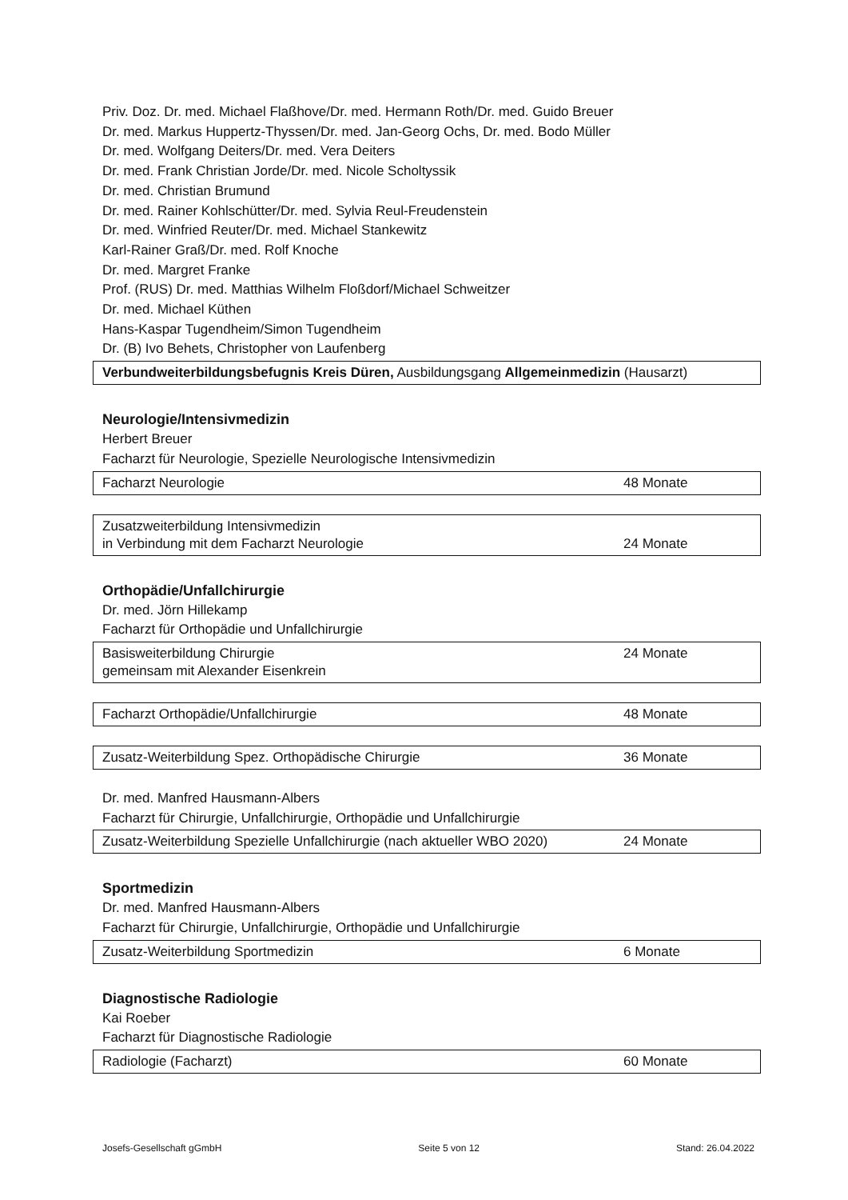Priv. Doz. Dr. med. Michael Flaßhove/Dr. med. Hermann Roth/Dr. med. Guido Breuer
Dr. med. Markus Huppertz-Thyssen/Dr. med. Jan-Georg Ochs, Dr. med. Bodo Müller
Dr. med. Wolfgang Deiters/Dr. med. Vera Deiters
Dr. med. Frank Christian Jorde/Dr. med. Nicole Scholtyssik
Dr. med. Christian Brumund
Dr. med. Rainer Kohlschütter/Dr. med. Sylvia Reul-Freudenstein
Dr. med. Winfried Reuter/Dr. med. Michael Stankewitz
Karl-Rainer Graß/Dr. med. Rolf Knoche
Dr. med. Margret Franke
Prof. (RUS) Dr. med. Matthias Wilhelm Floßdorf/Michael Schweitzer
Dr. med. Michael Küthen
Hans-Kaspar Tugendheim/Simon Tugendheim
Dr. (B) Ivo Behets, Christopher von Laufenberg
| Verbundweiterbildungsbefugnis Kreis Düren, Ausbildungsgang Allgemeinmedizin (Hausarzt) |
Neurologie/Intensivmedizin
Herbert Breuer
Facharzt für Neurologie, Spezielle Neurologische Intensivmedizin
| Facharzt Neurologie | 48 Monate |
| Zusatzweiterbildung Intensivmedizin in Verbindung mit dem Facharzt Neurologie | 24 Monate |
Orthopädie/Unfallchirurgie
Dr. med. Jörn Hillekamp
Facharzt für Orthopädie und Unfallchirurgie
| Basisweiterbildung Chirurgie gemeinsam mit Alexander Eisenkrein | 24 Monate |
| Facharzt Orthopädie/Unfallchirurgie | 48 Monate |
| Zusatz-Weiterbildung Spez. Orthopädische Chirurgie | 36 Monate |
Dr. med. Manfred Hausmann-Albers
Facharzt für Chirurgie, Unfallchirurgie, Orthopädie und Unfallchirurgie
| Zusatz-Weiterbildung Spezielle Unfallchirurgie (nach aktueller WBO 2020) | 24 Monate |
Sportmedizin
Dr. med. Manfred Hausmann-Albers
Facharzt für Chirurgie, Unfallchirurgie, Orthopädie und Unfallchirurgie
| Zusatz-Weiterbildung Sportmedizin | 6 Monate |
Diagnostische Radiologie
Kai Roeber
Facharzt für Diagnostische Radiologie
| Radiologie (Facharzt) | 60 Monate |
Josefs-Gesellschaft gGmbH Seite 5 von 12 Stand: 26.04.2022